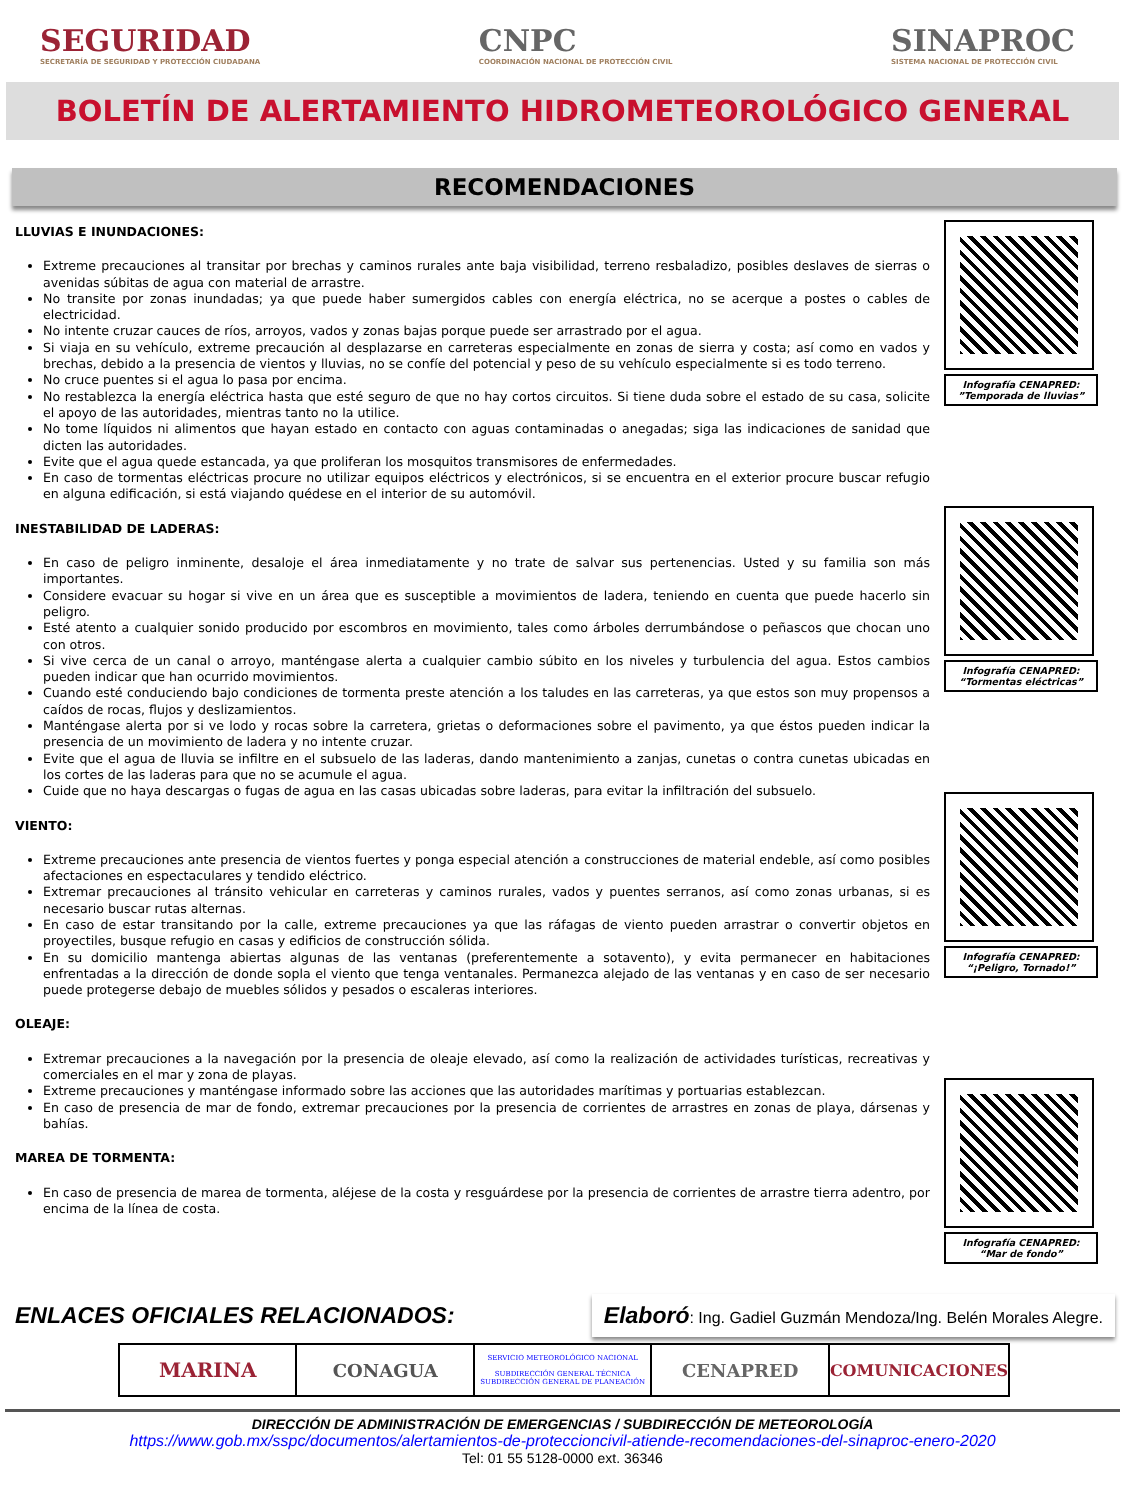SEGURIDAD
SECRETARÍA DE SEGURIDAD Y PROTECCIÓN CIUDADANA
CNPC
COORDINACIÓN NACIONAL DE PROTECCIÓN CIVIL
SINAPROC
SISTEMA NACIONAL DE PROTECCIÓN CIVIL
BOLETÍN DE ALERTAMIENTO HIDROMETEOROLÓGICO GENERAL
RECOMENDACIONES
LLUVIAS E INUNDACIONES:
Extreme precauciones al transitar por brechas y caminos rurales ante baja visibilidad, terreno resbaladizo, posibles deslaves de sierras o avenidas súbitas de agua con material de arrastre.
No transite por zonas inundadas; ya que puede haber sumergidos cables con energía eléctrica, no se acerque a postes o cables de electricidad.
No intente cruzar cauces de ríos, arroyos, vados y zonas bajas porque puede ser arrastrado por el agua.
Si viaja en su vehículo, extreme precaución al desplazarse en carreteras especialmente en zonas de sierra y costa; así como en vados y brechas, debido a la presencia de vientos y lluvias, no se confíe del potencial y peso de su vehículo especialmente si es todo terreno.
No cruce puentes si el agua lo pasa por encima.
No restablezca la energía eléctrica hasta que esté seguro de que no hay cortos circuitos. Si tiene duda sobre el estado de su casa, solicite el apoyo de las autoridades, mientras tanto no la utilice.
No tome líquidos ni alimentos que hayan estado en contacto con aguas contaminadas o anegadas; siga las indicaciones de sanidad que dicten las autoridades.
Evite que el agua quede estancada, ya que proliferan los mosquitos transmisores de enfermedades.
En caso de tormentas eléctricas procure no utilizar equipos eléctricos y electrónicos, si se encuentra en el exterior procure buscar refugio en alguna edificación, si está viajando quédese en el interior de su automóvil.
INESTABILIDAD DE LADERAS:
En caso de peligro inminente, desaloje el área inmediatamente y no trate de salvar sus pertenencias. Usted y su familia son más importantes.
Considere evacuar su hogar si vive en un área que es susceptible a movimientos de ladera, teniendo en cuenta que puede hacerlo sin peligro.
Esté atento a cualquier sonido producido por escombros en movimiento, tales como árboles derrumbándose o peñascos que chocan uno con otros.
Si vive cerca de un canal o arroyo, manténgase alerta a cualquier cambio súbito en los niveles y turbulencia del agua. Estos cambios pueden indicar que han ocurrido movimientos.
Cuando esté conduciendo bajo condiciones de tormenta preste atención a los taludes en las carreteras, ya que estos son muy propensos a caídos de rocas, flujos y deslizamientos.
Manténgase alerta por si ve lodo y rocas sobre la carretera, grietas o deformaciones sobre el pavimento, ya que éstos pueden indicar la presencia de un movimiento de ladera y no intente cruzar.
Evite que el agua de lluvia se infiltre en el subsuelo de las laderas, dando mantenimiento a zanjas, cunetas o contra cunetas ubicadas en los cortes de las laderas para que no se acumule el agua.
Cuide que no haya descargas o fugas de agua en las casas ubicadas sobre laderas, para evitar la infiltración del subsuelo.
VIENTO:
Extreme precauciones ante presencia de vientos fuertes y ponga especial atención a construcciones de material endeble, así como posibles afectaciones en espectaculares y tendido eléctrico.
Extremar precauciones al tránsito vehicular en carreteras y caminos rurales, vados y puentes serranos, así como zonas urbanas, si es necesario buscar rutas alternas.
En caso de estar transitando por la calle, extreme precauciones ya que las ráfagas de viento pueden arrastrar o convertir objetos en proyectiles, busque refugio en casas y edificios de construcción sólida.
En su domicilio mantenga abiertas algunas de las ventanas (preferentemente a sotavento), y evita permanecer en habitaciones enfrentadas a la dirección de donde sopla el viento que tenga ventanales. Permanezca alejado de las ventanas y en caso de ser necesario puede protegerse debajo de muebles sólidos y pesados o escaleras interiores.
OLEAJE:
Extremar precauciones a la navegación por la presencia de oleaje elevado, así como la realización de actividades turísticas, recreativas y comerciales en el mar y zona de playas.
Extreme precauciones y manténgase informado sobre las acciones que las autoridades marítimas y portuarias establezcan.
En caso de presencia de mar de fondo, extremar precauciones por la presencia de corrientes de arrastres en zonas de playa, dársenas y bahías.
MAREA DE TORMENTA:
En caso de presencia de marea de tormenta, aléjese de la costa y resguárdese por la presencia de corrientes de arrastre tierra adentro, por encima de la línea de costa.
Infografía CENAPRED:
”Temporada de lluvias”
Infografía CENAPRED:
“Tormentas eléctricas”
Infografía CENAPRED:
“¡Peligro, Tornado!”
Infografía CENAPRED:
“Mar de fondo”
ENLACES OFICIALES RELACIONADOS:
Elaboró: Ing. Gadiel Guzmán Mendoza/Ing. Belén Morales Alegre.
MARINA CONAGUA
SERVICIO METEOROLÓGICO NACIONAL
SUBDIRECCIÓN GENERAL TÉCNICA
SUBDIRECCIÓN GENERAL DE PLANEACIÓN
CENAPRED COMUNICACIONES
DIRECCIÓN DE ADMINISTRACIÓN DE EMERGENCIAS / SUBDIRECCIÓN DE METEOROLOGÍA
https://www.gob.mx/sspc/documentos/alertamientos-de-proteccioncivil-atiende-recomendaciones-del-sinaproc-enero-2020
Tel: 01 55 5128-0000 ext. 36346